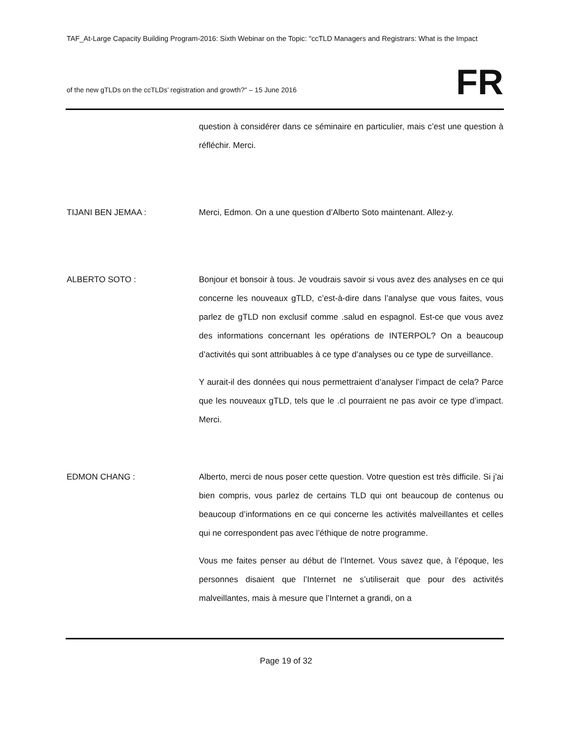TAF_At-Large Capacity Building Program-2016: Sixth Webinar on the Topic: "ccTLD Managers and Registrars: What is the Impact
of the new gTLDs on the ccTLDs’ registration and growth?" – 15 June 2016
FR
question à considérer dans ce séminaire en particulier, mais c’est une question à réfléchir. Merci.
TIJANI BEN JEMAA : Merci, Edmon. On a une question d’Alberto Soto maintenant. Allez-y.
ALBERTO SOTO : Bonjour et bonsoir à tous. Je voudrais savoir si vous avez des analyses en ce qui concerne les nouveaux gTLD, c’est-à-dire dans l’analyse que vous faites, vous parlez de gTLD non exclusif comme .salud en espagnol. Est-ce que vous avez des informations concernant les opérations de INTERPOL? On a beaucoup d’activités qui sont attribuables à ce type d’analyses ou ce type de surveillance.
Y aurait-il des données qui nous permettraient d’analyser l’impact de cela? Parce que les nouveaux gTLD, tels que le .cl pourraient ne pas avoir ce type d’impact. Merci.
EDMON CHANG : Alberto, merci de nous poser cette question. Votre question est très difficile. Si j’ai bien compris, vous parlez de certains TLD qui ont beaucoup de contenus ou beaucoup d’informations en ce qui concerne les activités malveillantes et celles qui ne correspondent pas avec l’éthique de notre programme.
Vous me faites penser au début de l’Internet. Vous savez que, à l’époque, les personnes disaient que l’Internet ne s’utiliserait que pour des activités malveillantes, mais à mesure que l’Internet a grandi, on a
Page 19 of 32